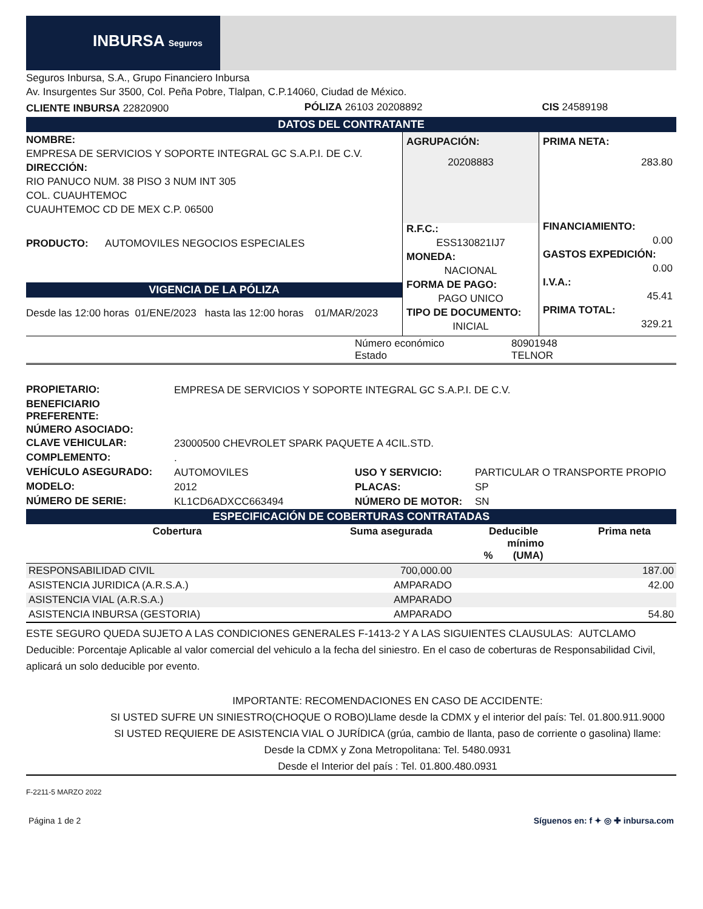INBURSA Seguros
Seguros Inbursa, S.A., Grupo Financiero Inbursa
Av. Insurgentes Sur 3500, Col. Peña Pobre, Tlalpan, C.P.14060, Ciudad de México.
| CLIENTE INBURSA 22820900 | PÓLIZA 26103 20208892 | CIS 24589198 |
DATOS DEL CONTRATANTE
| NOMBRE: EMPRESA DE SERVICIOS Y SOPORTE INTEGRAL GC S.A.P.I. DE C.V. DIRECCIÓN: RIO PANUCO NUM. 38 PISO 3 NUM INT 305 COL. CUAUHTEMOC CUAUHTEMOC CD DE MEX C.P. 06500 PRODUCTO: AUTOMOVILES NEGOCIOS ESPECIALES VIGENCIA DE LA PÓLIZA Desde las 12:00 horas 01/ENE/2023 hasta las 12:00 horas 01/MAR/2023 | AGRUPACIÓN: 20208883 R.F.C.: ESS130821IJ7 MONEDA: NACIONAL FORMA DE PAGO: PAGO UNICO TIPO DE DOCUMENTO: INICIAL | PRIMA NETA: 283.80 FINANCIAMIENTO: 0.00 GASTOS EXPEDICIÓN: 0.00 I.V.A.: 45.41 PRIMA TOTAL: 329.21 |
| | Número económico Estado | 80901948 TELNOR |
| PROPIETARIO: | EMPRESA DE SERVICIOS Y SOPORTE INTEGRAL GC S.A.P.I. DE C.V. | | |
| BENEFICIARIO PREFERENTE: | | | |
| NÚMERO ASOCIADO: | | | |
| CLAVE VEHICULAR: | 23000500 CHEVROLET SPARK PAQUETE A 4CIL.STD. | | |
| COMPLEMENTO: | . | | |
| VEHÍCULO ASEGURADO: | AUTOMOVILES | USO Y SERVICIO: | PARTICULAR O TRANSPORTE PROPIO |
| MODELO: | 2012 | PLACAS: | SP |
| NÚMERO DE SERIE: | KL1CD6ADXCC663494 | NÚMERO DE MOTOR: | SN |
ESPECIFICACIÓN DE COBERTURAS CONTRATADAS
| Cobertura | Suma asegurada | Deducible mínimo % (UMA) | | Prima neta |
| --- | --- | --- | --- | --- |
| RESPONSABILIDAD CIVIL | 700,000.00 | | | 187.00 |
| ASISTENCIA JURIDICA (A.R.S.A.) | AMPARADO | | | 42.00 |
| ASISTENCIA VIAL (A.R.S.A.) | AMPARADO | | | |
| ASISTENCIA INBURSA (GESTORIA) | AMPARADO | | | 54.80 |
ESTE SEGURO QUEDA SUJETO A LAS CONDICIONES GENERALES F-1413-2 Y A LAS SIGUIENTES CLAUSULAS: AUTCLAMO
Deducible: Porcentaje Aplicable al valor comercial del vehiculo a la fecha del siniestro. En el caso de coberturas de Responsabilidad Civil, aplicará un solo deducible por evento.
IMPORTANTE: RECOMENDACIONES EN CASO DE ACCIDENTE:
SI USTED SUFRE UN SINIESTRO(CHOQUE O ROBO)Llame desde la CDMX y el interior del país: Tel. 01.800.911.9000
SI USTED REQUIERE DE ASISTENCIA VIAL O JURÍDICA (grúa, cambio de llanta, paso de corriente o gasolina) llame:
Desde la CDMX y Zona Metropolitana: Tel. 5480.0931
Desde el Interior del país : Tel. 01.800.480.0931
F-2211-5 MARZO 2022
| Página 1 de 2 | Síguenos en: f ✦ ◎ ✚ inbursa.com |